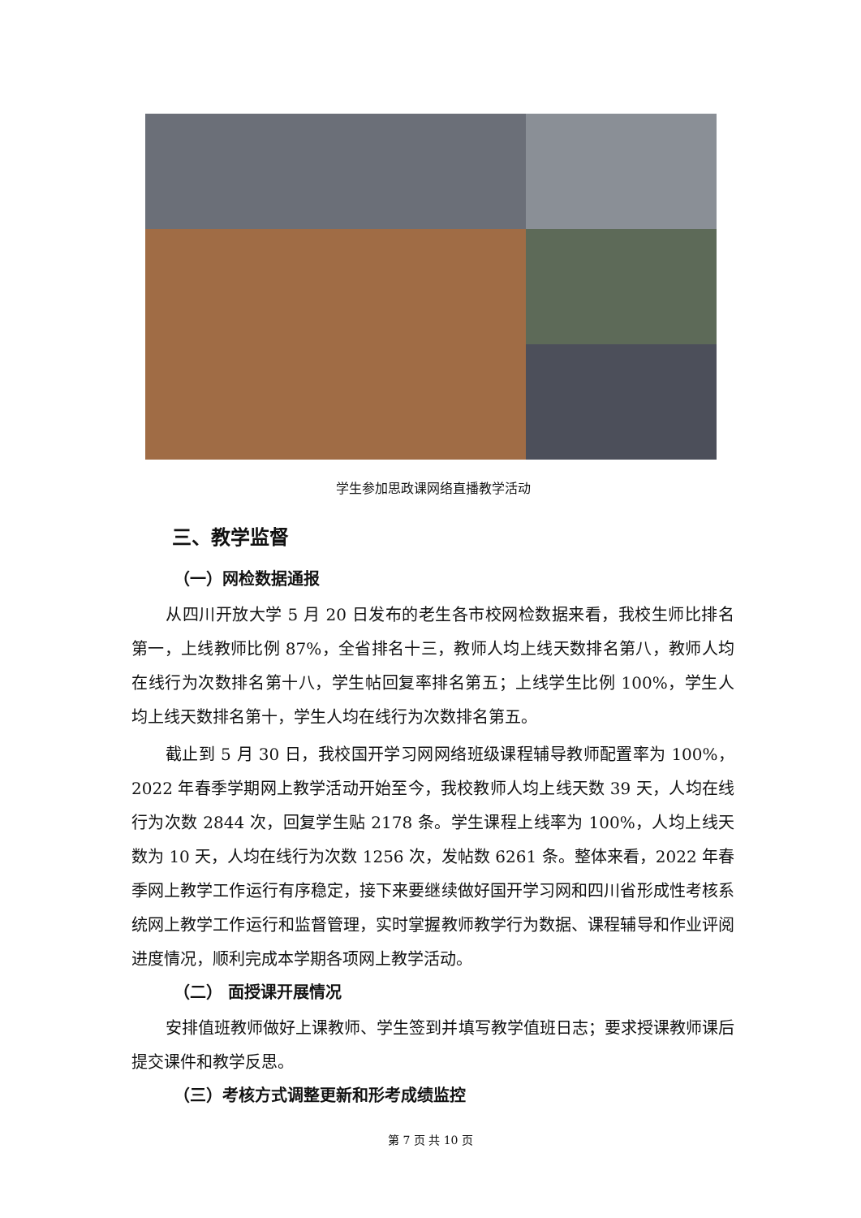学生参加思政课网络直播教学活动
三、教学监督
（一）网检数据通报
从四川开放大学 5 月 20 日发布的老生各市校网检数据来看，我校生师比排名第一，上线教师比例 87%，全省排名十三，教师人均上线天数排名第八，教师人均在线行为次数排名第十八，学生帖回复率排名第五；上线学生比例 100%，学生人均上线天数排名第十，学生人均在线行为次数排名第五。
截止到 5 月 30 日，我校国开学习网网络班级课程辅导教师配置率为 100%，2022 年春季学期网上教学活动开始至今，我校教师人均上线天数 39 天，人均在线行为次数 2844 次，回复学生贴 2178 条。学生课程上线率为 100%，人均上线天数为 10 天，人均在线行为次数 1256 次，发帖数 6261 条。整体来看，2022 年春季网上教学工作运行有序稳定，接下来要继续做好国开学习网和四川省形成性考核系统网上教学工作运行和监督管理，实时掌握教师教学行为数据、课程辅导和作业评阅进度情况，顺利完成本学期各项网上教学活动。
（二） 面授课开展情况
安排值班教师做好上课教师、学生签到并填写教学值班日志；要求授课教师课后提交课件和教学反思。
（三）考核方式调整更新和形考成绩监控
第 7 页 共 10 页